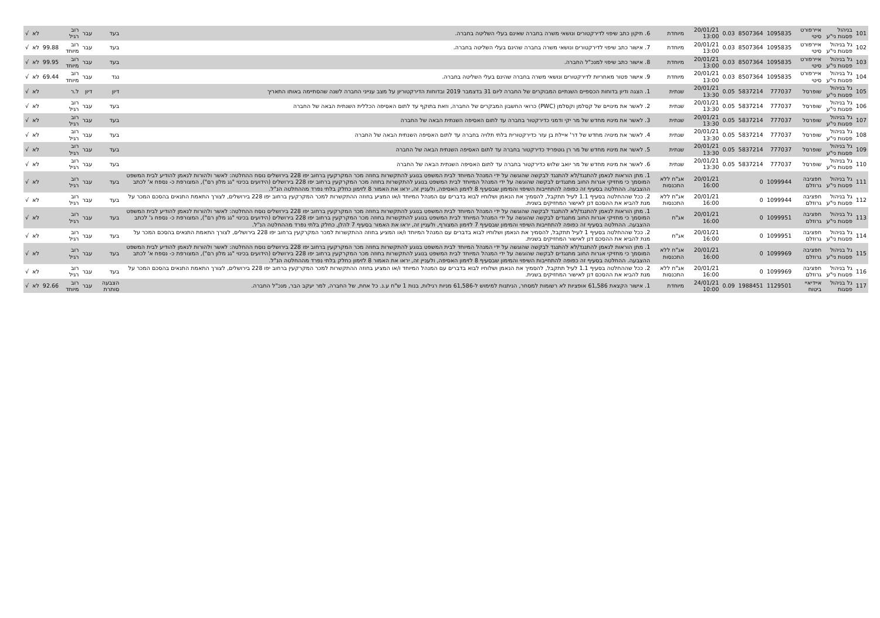| 101 | בניהול פסגות ני"ע | איירפורט סיטי | 1095835 | 8507364 | 0.03 | 20/01/21 13:00 | מיוחדת | 6. תיקון כתב שיפוי לדירקטורים ונושאי משרה בחברה שאינם בעלי השליטה בחברה. | בעד | עבר | רוב רגיל | | לא | √ |
| 102 | גל בניהול פסגות ני"ע | איירפורט סיטי | 1095835 | 8507364 | 0.03 | 20/01/21 13:00 | מיוחדת | 7. אישור כתב שיפוי לדירקטורים ונושאי משרה בחברה שהינם בעלי השליטה בחברה. | בעד | עבר | רוב מיוחד | 99.88 | לא | √ |
| 103 | גל בניהול פסגות ני"ע | איירפורט סיטי | 1095835 | 8507364 | 0.03 | 20/01/21 13:00 | מיוחדת | 8. אישור כתב שיפוי למנכ"ל החברה. | בעד | עבר | רוב מיוחד | 99.95 | לא | √ |
| 104 | גל בניהול פסגות ני"ע | איירפורט סיטי | 1095835 | 8507364 | 0.03 | 20/01/21 13:00 | מיוחדת | 9. אישור פטור מאחריות לדירקטורים ונושאי משרה בחברה שהינם בעלי השליטה בחברה. | נגד | עבר | רוב מיוחד | 69.44 | לא | √ |
| 105 | גל בניהול פסגות ני"ע | שופרסל | 777037 | 5837214 | 0.05 | 20/01/21 13:30 | שנתית | 1. הצגה ודיון בדוחות הכספיים השנתיים המבוקרים של החברה ליום 31 בדצמבר 2019 ובדוחות הדירקטוריון על מצב ענייני החברה לשנה שהסתיימה באותו התאריך | דיון | דיון | ל.ר | | לא | √ |
| 106 | גל בניהול פסגות ני"ע | שופרסל | 777037 | 5837214 | 0.05 | 20/01/21 13:30 | שנתית | 2. לאשר את מינויים של קסלמן וקסלמן (PWC) כרואי החשבון המבקרים של החברה, וזאת בתוקף עד לתום האסיפה הכללית השנתית הבאה של החברה | בעד | עבר | רוב רגיל | | לא | √ |
| 107 | גל בניהול פסגות ני"ע | שופרסל | 777037 | 5837214 | 0.05 | 20/01/21 13:30 | שנתית | 3. לאשר את מינויו מחדש של מר יקי ודמני כדירקטור בחברה עד לתום האסיפה השנתית הבאה של החברה | בעד | עבר | רוב רגיל | | לא | √ |
| 108 | גל בניהול פסגות ני"ע | שופרסל | 777037 | 5837214 | 0.05 | 20/01/21 13:30 | שנתית | 4. לאשר את מינויה מחדש של דר' איילת בן עזר כדירקטורית בלתי תלויה בחברה עד לתום האסיפה השנתית הבאה של החברה | בעד | עבר | רוב רגיל | | לא | √ |
| 109 | גל בניהול פסגות ני"ע | שופרסל | 777037 | 5837214 | 0.05 | 20/01/21 13:30 | שנתית | 5. לאשר את מינויו מחדש של מר רן גוטפריד כדירקטור בחברה עד לתום האסיפה השנתית הבאה של החברה | בעד | עבר | רוב רגיל | | לא | √ |
| 110 | גל בניהול פסגות ני"ע | שופרסל | 777037 | 5837214 | 0.05 | 20/01/21 13:30 | שנתית | 6. לאשר את מינויו מחדש של מר יואב שלוש כדירקטור בחברה עד לתום האסיפה השנתית הבאה של החברה | בעד | עבר | רוב רגיל | | לא | √ |
| 111 | גל בניהול פסגות ני"ע | חפציבה גרוזלם | 1099944 | 0 | | 20/01/21 16:00 | אג"ח ללא התכנסות | 1. מתן הוראות לנאמן להתנגד/לא להתנגד לבקשה שהוגשה על ידי המנהל המיוחד לבית המשפט בנוגע להתקשרות בחוזה מכר המקרקעין ברחוב יפו 228 בירושלים נוסח ההחלטה: לאשר ולהורות לנאמן להודיע לבית המשפט המוסמך כי מחזיקי אגרות החוב מתנגדים לבקשה שהוגשה על ידי המנהל המיוחד לבית המשפט בנוגע להתקשרות בחוזה מכר המקרקעין ברחוב יפו 228 בירושלים (הידועים בכינוי "גג מלון רם"), המצורפת כ- נספח א' לכתב ההצבעה. ההחלטה בסעיף זה כפופה להתחייבות השיפוי והמימון שבסעיף 8 לזימון האסיפה, ולעניין זה, יראו את האמור 8 לזימון כחלק בלתי נפרד מההחלטה הנ"ל. | בעד | עבר | רוב רגיל | | לא | √ |
| 112 | גל בניהול פסגות ני"ע | חפציבה גרוזלם | 1099944 | 0 | | 20/01/21 16:00 | אג"ח ללא התכנסות | 2. ככל שההחלטה בסעיף 1.1 לעיל תתקבל, להסמיך את הנאמן ושלוחיו לבוא בדברים עם המנהל המיוחד ו/או המציע בחוזה ההתקשרות למכר המקרקעין ברחוב יפו 228 בירושלים, לצורך התאמת התנאים בהסכם המכר על מנת להביא את ההסכם דנן לאישור המחזיקים בשנית. | בעד | עבר | רוב רגיל | | לא | √ |
| 113 | גל בניהול פסגות ני"ע | חפציבה גרוזלם | 1099951 | 0 | | 20/01/21 16:00 | אג"ח | 1. מתן הוראות לנאמן להתנגד/לא להתנגד לבקשה שהוגשה על ידי המנהל המיוחד לבית המשפט בנוגע להתקשרות בחוזה מכר המקרקעין ברחוב יפו 228 בירושלים נוסח ההחלטה: לאשר ולהורות לנאמן להודיע לבית המשפט המוסמך כי מחזיקי אגרות החוב מתנגדים לבקשה שהוגשה על ידי המנהל המיוחד לבית המשפט בנוגע להתקשרות בחוזה מכר המקרקעין ברחוב יפו 228 בירושלים (הידועים בכינוי "גג מלון רם"), המצורפת כ- נספח ג' לכתב ההצבעה. ההחלטה בסעיף זה כפופה להתחייבות השיפוי והמימון שבסעיף 7 לזימון המצורף, ולעניין זה, יראו את האמור בסעיף 7 להלן, כחלק בלתי נפרד מההחלטה הנ"ל. | בעד | עבר | רוב רגיל | | לא | √ |
| 114 | גל בניהול פסגות ני"ע | חפציבה גרוזלם | 1099951 | 0 | | 20/01/21 16:00 | אג"ח | 2. ככל שההחלטה בסעיף 1 לעיל תתקבל, להסמיך את הנאמן ושלוחיו לבוא בדברים עם המנהל המיוחד ו/או המציע בחוזה ההתקשרות למכר המקרקעין ברחוב יפו 228 בירושלים, לצורך התאמת התנאים בהסכם המכר על מנת להביא את ההסכם דנן לאישור המחזיקים בשנית. | בעד | עבר | רוב רגיל | | לא | √ |
| 115 | גל בניהול פסגות ני"ע | חפציבה גרוזלם | 1099969 | 0 | | 20/01/21 16:00 | אג"ח ללא התכנסות | 1. מתן הוראות לנאמן להתנגד/לא להתנגד לבקשה שהוגשה על ידי המנהל המיוחד לבית המשפט בנוגע להתקשרות בחוזה מכר המקרקעין ברחוב יפו 228 בירושלים נוסח ההחלטה: לאשר ולהורות לנאמן להודיע לבית המשפט המוסמך כי מחזיקי אגרות החוב מתנגדים לבקשה שהוגשה על ידי המנהל המיוחד לבית המשפט בנוגע להתקשרות בחוזה מכר המקרקעין ברחוב יפו 228 בירושלים (הידועים בכינוי "גג מלון רם"), המצורפת כ- נספח א' לכתב ההצבעה. ההחלטה בסעיף זה כפופה להתחייבות השיפוי והמימון שבסעיף 8 לזימון האסיפה, ולעניין זה, יראו את האמור 8 לזימון כחלק בלתי נפרד מההחלטה הנ"ל. | בעד | עבר | רוב רגיל | | לא | √ |
| 116 | גל בניהול פסגות ני"ע | חפציבה גרוזלם | 1099969 | 0 | | 20/01/21 16:00 | אג"ח ללא התכנסות | 2. ככל שההחלטה בסעיף 1.1 לעיל תתקבל, להסמיך את הנאמן ושלוחיו לבוא בדברים עם המנהל המיוחד ו/או המציע בחוזה ההתקשרות למכר המקרקעין ברחוב יפו 228 בירושלים, לצורך התאמת התנאים בהסכם המכר על מנת להביא את ההסכם דנן לאישור המחזיקים בשנית. | בעד | עבר | רוב רגיל | | לא | √ |
| 117 | גל בניהול פסגות | איידיאיי ביטוח | 1129501 | 1988451 | 0.09 | 24/01/21 10:00 | מיוחדת | 1. אישור הקצאת 61,586 אופציות לא רשומות למסחר, הניתנות למימוש ל-61,586 מניות רגילות, בנות 1 ש"ח ע.נ. כל אחת, של החברה, למר יעקב הבר, מנכ"ל החברה. | הצבעה סותרת | עבר | רוב מיוחד | 92.66 | לא | √ |